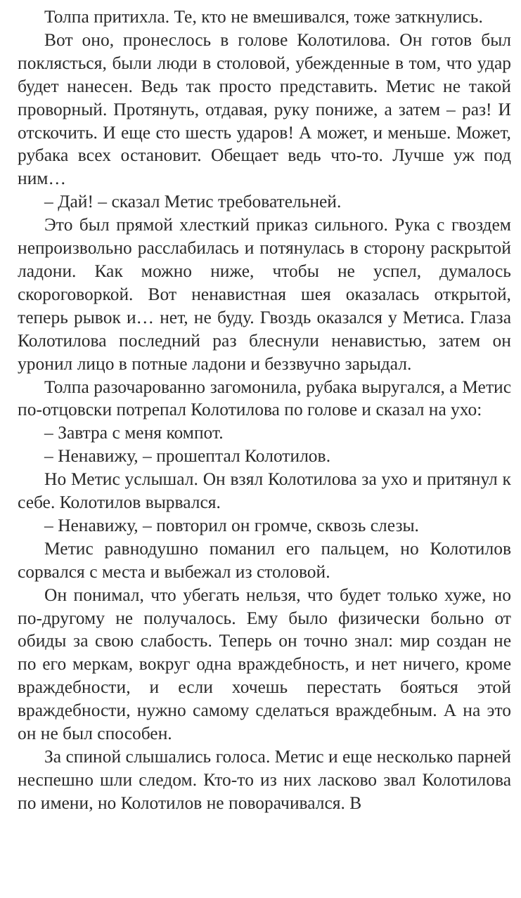Толпа притихла. Те, кто не вмешивался, тоже заткнулись.
Вот оно, пронеслось в голове Колотилова. Он готов был поклясться, были люди в столовой, убежденные в том, что удар будет нанесен. Ведь так просто представить. Метис не такой проворный. Протянуть, отдавая, руку пониже, а затем – раз! И отскочить. И еще сто шесть ударов! А может, и меньше. Может, рубака всех остановит. Обещает ведь что-то. Лучше уж под ним…
– Дай! – сказал Метис требовательней.
Это был прямой хлесткий приказ сильного. Рука с гвоздем непроизвольно расслабилась и потянулась в сторону раскрытой ладони. Как можно ниже, чтобы не успел, думалось скороговоркой. Вот ненавистная шея оказалась открытой, теперь рывок и… нет, не буду. Гвоздь оказался у Метиса. Глаза Колотилова последний раз блеснули ненавистью, затем он уронил лицо в потные ладони и беззвучно зарыдал.
Толпа разочарованно загомонила, рубака выругался, а Метис по-отцовски потрепал Колотилова по голове и сказал на ухо:
– Завтра с меня компот.
– Ненавижу, – прошептал Колотилов.
Но Метис услышал. Он взял Колотилова за ухо и притянул к себе. Колотилов вырвался.
– Ненавижу, – повторил он громче, сквозь слезы.
Метис равнодушно поманил его пальцем, но Колотилов сорвался с места и выбежал из столовой.
Он понимал, что убегать нельзя, что будет только хуже, но по-другому не получалось. Ему было физически больно от обиды за свою слабость. Теперь он точно знал: мир создан не по его меркам, вокруг одна враждебность, и нет ничего, кроме враждебности, и если хочешь перестать бояться этой враждебности, нужно самому сделаться враждебным. А на это он не был способен.
За спиной слышались голоса. Метис и еще несколько парней неспешно шли следом. Кто-то из них ласково звал Колотилова по имени, но Колотилов не поворачивался. В